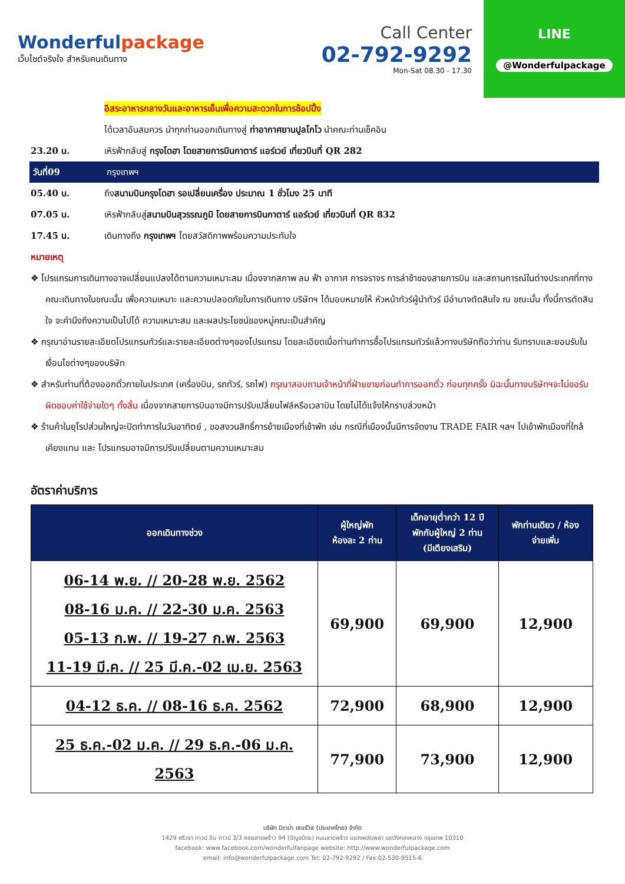Wonderfulpackage
เว็บไซต์จริงใจ สำหรับคนเดินทาง
Call Center
02-792-9292
Mon-Sat 08.30 - 17.30
LINE
@Wonderfulpackage
อิสระอาหารกลางวันและอาหารเย็นเพื่อความสะดวกในการช้อปปิ้ง
ได้เวลาอันสมควร นำทุกท่านออกเดินทางสู่ ท่าอากาศยานปูลโกโว นำคณะท่านเช็คอิน
23.20 น. เหิรฟ้ากลับสู่ กรุงโดฮา โดยสายการบินกาตาร์ แอร์เวย์ เที่ยวบินที่ QR 282
วันที่09 กรุงเทพฯ
05.40 น. ถึงสนามบินกรุงโดฮา รอเปลี่ยนเครื่อง ประมาณ 1 ชั่วโมง 25 นาที
07.05 น. เหิรฟ้ากลับสู่สนามบินสุวรรณภูมิ โดยสายการบินกาตาร์ แอร์เวย์ เที่ยวบินที่ QR 832
17.45 น. เดินทางถึง กรุงเทพฯ โดยสวัสดิภาพพร้อมความประทับใจ
หมายเหตุ
❖ โปรแกรมการเดินทางอาจเปลี่ยนแปลงได้ตามความเหมาะสม เนื่องจากสภาพ ลม ฟ้า อากาศ การจราจร การล่าช้าของสายการบิน และสถานการณ์ในต่างประเทศที่ทางคณะเดินทางในขณะนั้น เพื่อความเหมาะ และความปลอดภัยในการเดินทาง บริษัทฯ ได้มอบหมายให้ หัวหน้าทัวร์ผู้นำทัวร์ มีอำนาจตัดสินใจ ณ ขณะนั้น ทั้งนี้การตัดสินใจ จะคำนึงถึงความเป็นไปได้ ความเหมาะสม และผลประโยชน์ของหมู่คณะเป็นสำคัญ
❖ กรุณาอ่านรายละเอียดโปรแกรมทัวร์และรายละเอียดต่างๆของโปรแกรม โดยละเอียดเมื่อท่านทำการซื้อโปรแกรมทัวร์แล้วทางบริษัทถือว่าท่าน รับทราบและยอมรับในเงื่อนไขต่างๆของบริษัท
❖ สำหรับท่านที่ต้องออกตั๋วภายในประเทศ (เครื่องบิน, รถทัวร์, รถไฟ) กรุณาสอบถามเจ้าหน้าที่ฝ่ายขายก่อนทำการออกตั๋ว ก่อนทุกครั้ง มิฉะนั้นทางบริษัทฯจะไม่ขอรับผิดชอบค่าใช้จ่ายใดๆ ทั้งสิ้น เนื่องจากสายการบินอาจมีการปรับเปลี่ยนไฟล์หรือเวลาบิน โดยไม่ได้แจ้งให้ทราบล่วงหน้า
❖ ร้านค้าในยุโรปส่วนใหญ่จะปิดทำการในวันอาทิตย์ , ขอสงวนสิทธิ์การย้ายเมืองที่เข้าพัก เช่น กรณีที่เมืองนั้นมีการจัดงาน TRADE FAIR ฯลฯ ไปเข้าพักเมืองที่ใกล้เคียงแทน และ โปรแกรมอาจมีการปรับเปลี่ยนตามความเหมาะสม
อัตราค่าบริการ
| ออกเดินทางช่วง | ผู้ใหญ่พัก ห้องละ 2 ท่าน | เด็กอายุต่ำกว่า 12 ปี พักกับผู้ใหญ่ 2 ท่าน (มีเตียงเสริม) | พักท่านเดียว / ห้อง จ่ายเพิ่ม |
| --- | --- | --- | --- |
| 06-14 พ.ย. // 20-28 พ.ย. 2562 08-16 ม.ค. // 22-30 ม.ค. 2563 05-13 ก.พ. // 19-27 ก.พ. 2563 11-19 มี.ค. // 25 มี.ค.-02 เม.ย. 2563 | 69,900 | 69,900 | 12,900 |
| 04-12 ธ.ค. // 08-16 ธ.ค. 2562 | 72,900 | 68,900 | 12,900 |
| 25 ธ.ค.-02 ม.ค. // 29 ธ.ค.-06 ม.ค. 2563 | 77,900 | 73,900 | 12,900 |
บริษัท มิราม่า เซอร์วิส (ประเทศไทย) จำกัด
1429 ศรีวรา ทาวน์ อิน ทาวน์ 3/3 ซอยลาดพร้าว 94 (ปัญจมิตร) ถนนลาดพร้าว แขวงพลับพลา เขตวังทองหลาง กรุงเทพ 10310
facebook: www.facebook.com/wonderfulfanpage website: http://www.wonderfulpackage.com
email: info@wonderfulpackage.com Tel: 02-792-9292 / Fax:02-530-9515-6